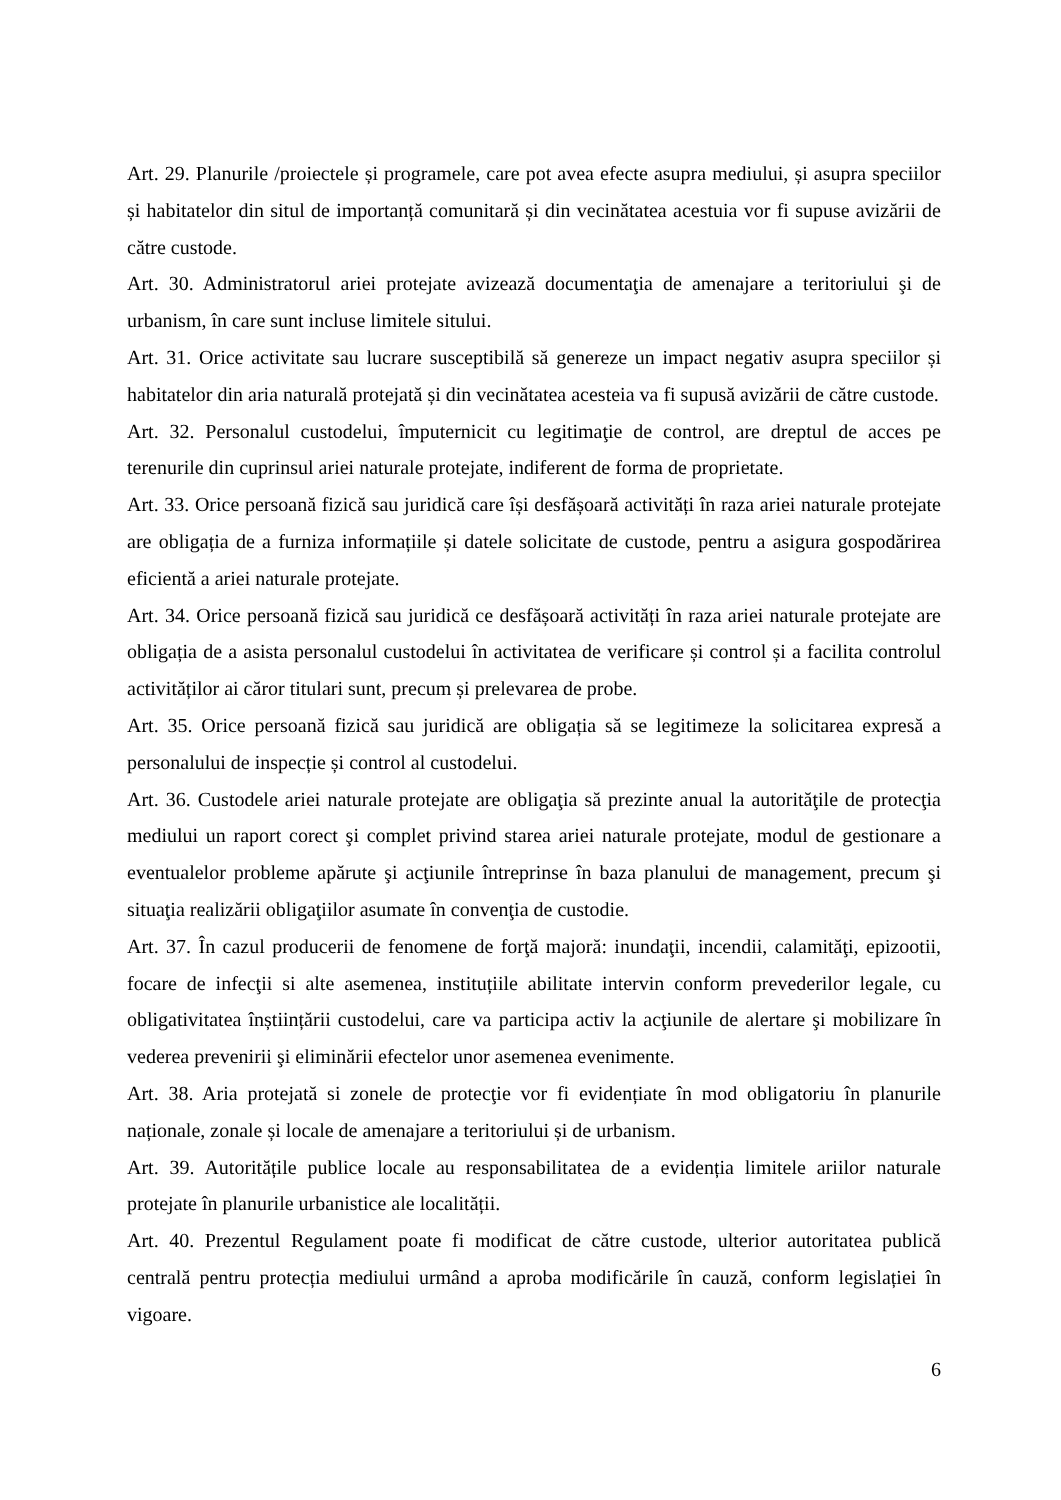Art. 29. Planurile /proiectele și programele, care pot avea efecte asupra mediului, și asupra speciilor și habitatelor din situl de importanță comunitară și din vecinătatea acestuia vor fi supuse avizării de către custode.
Art. 30. Administratorul ariei protejate avizează documentaţia de amenajare a teritoriului şi de urbanism, în care sunt incluse limitele sitului.
Art. 31. Orice activitate sau lucrare susceptibilă să genereze un impact negativ asupra speciilor și habitatelor din aria naturală protejată și din vecinătatea acesteia va fi supusă avizării de către custode.
Art. 32. Personalul custodelui, împuternicit cu legitimaţie de control, are dreptul de acces pe terenurile din cuprinsul ariei naturale protejate, indiferent de forma de proprietate.
Art. 33. Orice persoană fizică sau juridică care își desfășoară activități în raza ariei naturale protejate are obligația de a furniza informațiile și datele solicitate de custode, pentru a asigura gospodărirea eficientă a ariei naturale protejate.
Art. 34. Orice persoană fizică sau juridică ce desfășoară activități în raza ariei naturale protejate are obligația de a asista personalul custodelui în activitatea de verificare și control și a facilita controlul activităților ai căror titulari sunt, precum și prelevarea de probe.
Art. 35. Orice persoană fizică sau juridică are obligația să se legitimeze la solicitarea expresă a personalului de inspecție și control al custodelui.
Art. 36. Custodele ariei naturale protejate are obligaţia să prezinte anual la autorităţile de protecţia mediului un raport corect şi complet privind starea ariei naturale protejate, modul de gestionare a eventualelor probleme apărute şi acţiunile întreprinse în baza planului de management, precum şi situaţia realizării obligaţiilor asumate în convenţia de custodie.
Art. 37. În cazul producerii de fenomene de forţă majoră: inundaţii, incendii, calamităţi, epizootii, focare de infecţii si alte asemenea, instituțiile abilitate intervin conform prevederilor legale, cu obligativitatea înștiințării custodelui, care va participa activ la acţiunile de alertare şi mobilizare în vederea prevenirii şi eliminării efectelor unor asemenea evenimente.
Art. 38. Aria protejată si zonele de protecţie vor fi evidențiate în mod obligatoriu în planurile naționale, zonale și locale de amenajare a teritoriului și de urbanism.
Art. 39. Autoritățile publice locale au responsabilitatea de a evidenția limitele ariilor naturale protejate în planurile urbanistice ale localității.
Art. 40. Prezentul Regulament poate fi modificat de către custode, ulterior autoritatea publică centrală pentru protecția mediului urmând a aproba modificările în cauză, conform legislației în vigoare.
6